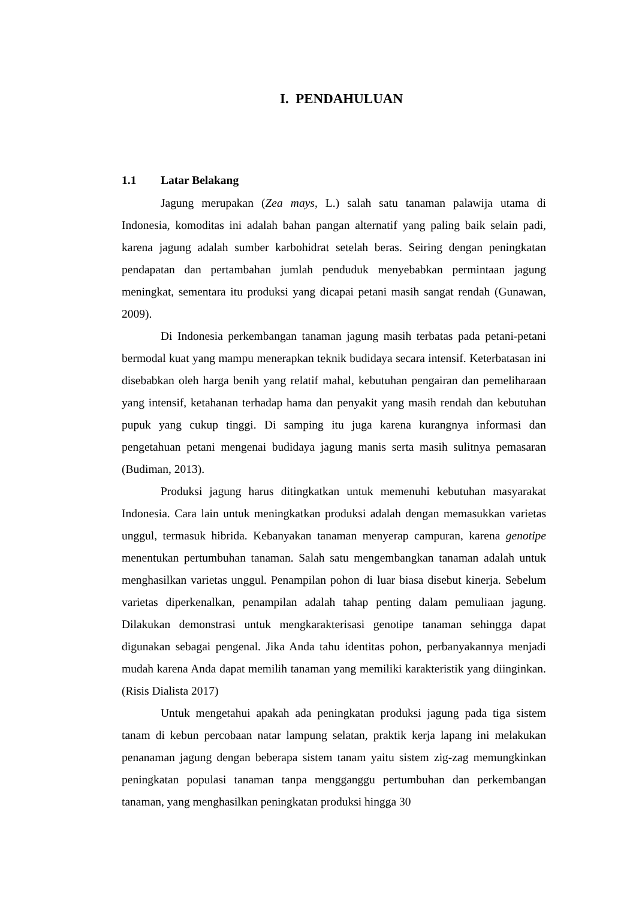I. PENDAHULUAN
1.1 Latar Belakang
Jagung merupakan (Zea mays, L.) salah satu tanaman palawija utama di Indonesia, komoditas ini adalah bahan pangan alternatif yang paling baik selain padi, karena jagung adalah sumber karbohidrat setelah beras. Seiring dengan peningkatan pendapatan dan pertambahan jumlah penduduk menyebabkan permintaan jagung meningkat, sementara itu produksi yang dicapai petani masih sangat rendah (Gunawan, 2009).
Di Indonesia perkembangan tanaman jagung masih terbatas pada petani-petani bermodal kuat yang mampu menerapkan teknik budidaya secara intensif. Keterbatasan ini disebabkan oleh harga benih yang relatif mahal, kebutuhan pengairan dan pemeliharaan yang intensif, ketahanan terhadap hama dan penyakit yang masih rendah dan kebutuhan pupuk yang cukup tinggi. Di samping itu juga karena kurangnya informasi dan pengetahuan petani mengenai budidaya jagung manis serta masih sulitnya pemasaran (Budiman, 2013).
Produksi jagung harus ditingkatkan untuk memenuhi kebutuhan masyarakat Indonesia. Cara lain untuk meningkatkan produksi adalah dengan memasukkan varietas unggul, termasuk hibrida. Kebanyakan tanaman menyerap campuran, karena genotipe menentukan pertumbuhan tanaman. Salah satu mengembangkan tanaman adalah untuk menghasilkan varietas unggul. Penampilan pohon di luar biasa disebut kinerja. Sebelum varietas diperkenalkan, penampilan adalah tahap penting dalam pemuliaan jagung. Dilakukan demonstrasi untuk mengkarakterisasi genotipe tanaman sehingga dapat digunakan sebagai pengenal. Jika Anda tahu identitas pohon, perbanyakannya menjadi mudah karena Anda dapat memilih tanaman yang memiliki karakteristik yang diinginkan. (Risis Dialista 2017)
Untuk mengetahui apakah ada peningkatan produksi jagung pada tiga sistem tanam di kebun percobaan natar lampung selatan, praktik kerja lapang ini melakukan penanaman jagung dengan beberapa sistem tanam yaitu sistem zig-zag memungkinkan peningkatan populasi tanaman tanpa mengganggu pertumbuhan dan perkembangan tanaman, yang menghasilkan peningkatan produksi hingga 30